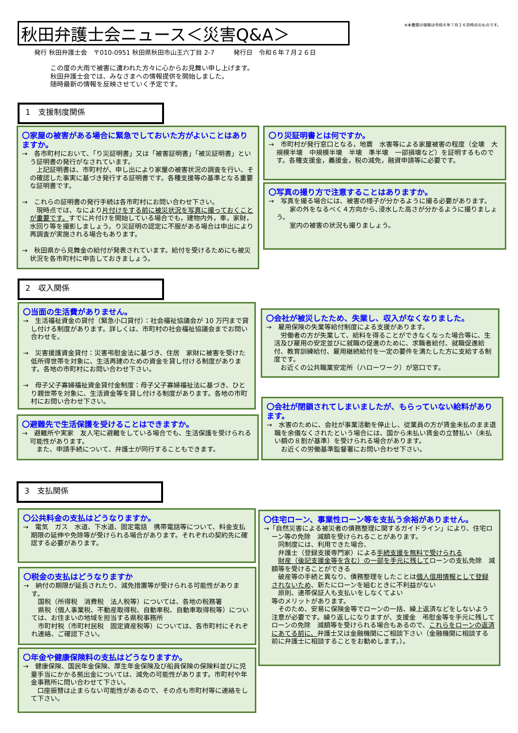秋田弁護士会ニュース＜災害Q&A＞
※本書面の情報は令和６年７月２６日時点のものです。
発行 秋田弁護士会　〒010-0951 秋田県秋田市山王六丁目 2-7　　　発行日　令和６年７月２６日
この度の大雨で被害に遭われた方々に心からお見舞い申し上げます。
秋田弁護士会では、みなさまへの情報提供を開始しました。
随時最新の情報を反映させていく予定です。
1　支援制度関係
〇家屋の被害がある場合に緊急でしておいた方がよいことはありますか。
→　各市町村において、「り災証明書」又は「被害証明書」「被災証明書」という証明書の発行がなされています。
　上記証明書は、市町村が、申し出により家屋の被害状況の調査を行い、その確認した事実に基づき発行する証明書です。各種支援等の基準となる重要な証明書です。
→　これらの証明書の発行手続は各市町村にお問い合わせ下さい。
　現時点では、なにより片付けをする前に被災状況を写真に撮っておくことが重要です。すでに片付けを開始している場合でも，建物内外，車，家財，水回り等を撮影しましょう。り災証明の認定に不服がある場合は申出により再調査が実施される場合もあります。
→　秋田県から見舞金の給付が発表されています。給付を受けるためにも被災状況を各市町村に申告しておきましょう。
〇り災証明書とは何ですか。
→　市町村が発行窓口となる，地震　水害等による家屋被害の程度（全壊　大規模半壊　中規模半壊　半壊　準半壊　一部損壊など）を証明するものです。各種支援金，義援金，税の減免，融資申請等に必要です。
〇写真の撮り方で注意することはありますか。
→　写真を撮る場合には、被害の様子が分かるように撮る必要があります。
　　家の外をなるべく４方向から､浸水した高さが分かるように撮りましょう。
　　室内の被害の状況も撮りましょう。
2　収入関係
〇当面の生活費がありません。
→　生活福祉資金の貸付（緊急小口貸付）：社会福祉協議会が 10 万円まで貸し付ける制度があります。詳しくは、市町村の社会福祉協議会までお問い合わせを。
→　災害援護資金貸付：災害弔慰金法に基づき、住居　家財に被害を受けた低所得世帯を対象に、生活再建のための資金を貸し付ける制度があります。各地の市町村にお問い合わせ下さい。
→　母子父子寡婦福祉資金貸付金制度：母子父子寡婦福祉法に基づき、ひとり親世帯を対象に、生活資金等を貸し付ける制度があります。各地の市町村にお問い合わせ下さい。
〇会社が被災したため、失業し、収入がなくなりました。
→　雇用保険の失業等給付制度による支援があります。
　労働者の方が失業して、給料を得ることができなくなった場合等に、生活及び雇用の安定並びに就職の促進のために、求職者給付、就職促進給付、教育訓練給付、雇用継続給付を一定の要件を満たした方に支給する制度です。
　お近くの公共職業安定所（ハローワーク）が窓口です。
〇避難先で生活保護を受けることはできますか。
→　避難所や実家　友人宅に避難をしている場合でも、生活保護を受けられる可能性があります。
　また、申請手続について、弁護士が同行することもできます。
〇会社が閉鎖されてしまいましたが、もらっていない給料があります。
→　水害のために、会社が事業活動を停止し、従業員の方が賃金未払のまま退職を余儀なくされたという場合には、国から未払い賃金の立替払い（未払い額の８割が基準）を受けられる場合があります。
　お近くの労働基準監督署にお問い合わせ下さい。
3　支払関係
〇公共料金の支払はどうなりますか。
→　電気　ガス　水道、下水道、固定電話　携帯電話等について、料金支払期限の延伸や免除等が受けられる場合があります。それぞれの契約先に確認する必要があります。
〇税金の支払はどうなりますか
→　納付の期限が延長されたり、減免措置等が受けられる可能性があります。
　国税（所得税　消費税　法人税等）については、各地の税務署
　県税（個人事業税、不動産取得税、自動車税、自動車取得税等）については、お住まいの地域を担当する県税事務所
　市町村税（市町村民税　固定資産税等）については、各市町村にそれぞれ連絡、ご確認下さい。
〇年金や健康保険料の支払はどうなりますか。
→　健康保険、国民年金保険、厚生年金保険及び船員保険の保険料並びに児童手当にかかる拠出金については、減免の可能性があります。市町村や年金事務所に問い合わせて下さい。
　口座振替は止まらない可能性があるので、その点も市町村等に連絡をして下さい。
〇住宅ローン、事業性ローン等を支払う余裕がありません。
→「自然災害による被災者の債務整理に関するガイドライン」により、住宅ローン等の免除　減額を受けられることがあります。
　同制度には、利用できた場合、
　弁護士（登録支援専門家）による手続支援を無料で受けられる
　財産（後記支援金等を含む）の一部を手元に残してローンの支払免除　減額等を受けることができる
　破産等の手続と異なり、債務整理をしたことは個人信用情報として登録されないため、新たにローンを組むときに不利益がない
　原則、連帯保証人も支払いをしなくてよい
等のメリットがあります。
　そのため、安易に保険金等でローンの一括、繰上返済などをしないよう注意が必要です。繰り返しになりますが、支援金　弔慰金等を手元に残してローンの免除　減額等を受けられる場合もあるので、これらをローンの返済にあてる前に、弁護士又は金融機関にご相談下さい（金融機関に相談する前に弁護士に相談することをお勧めします。）。